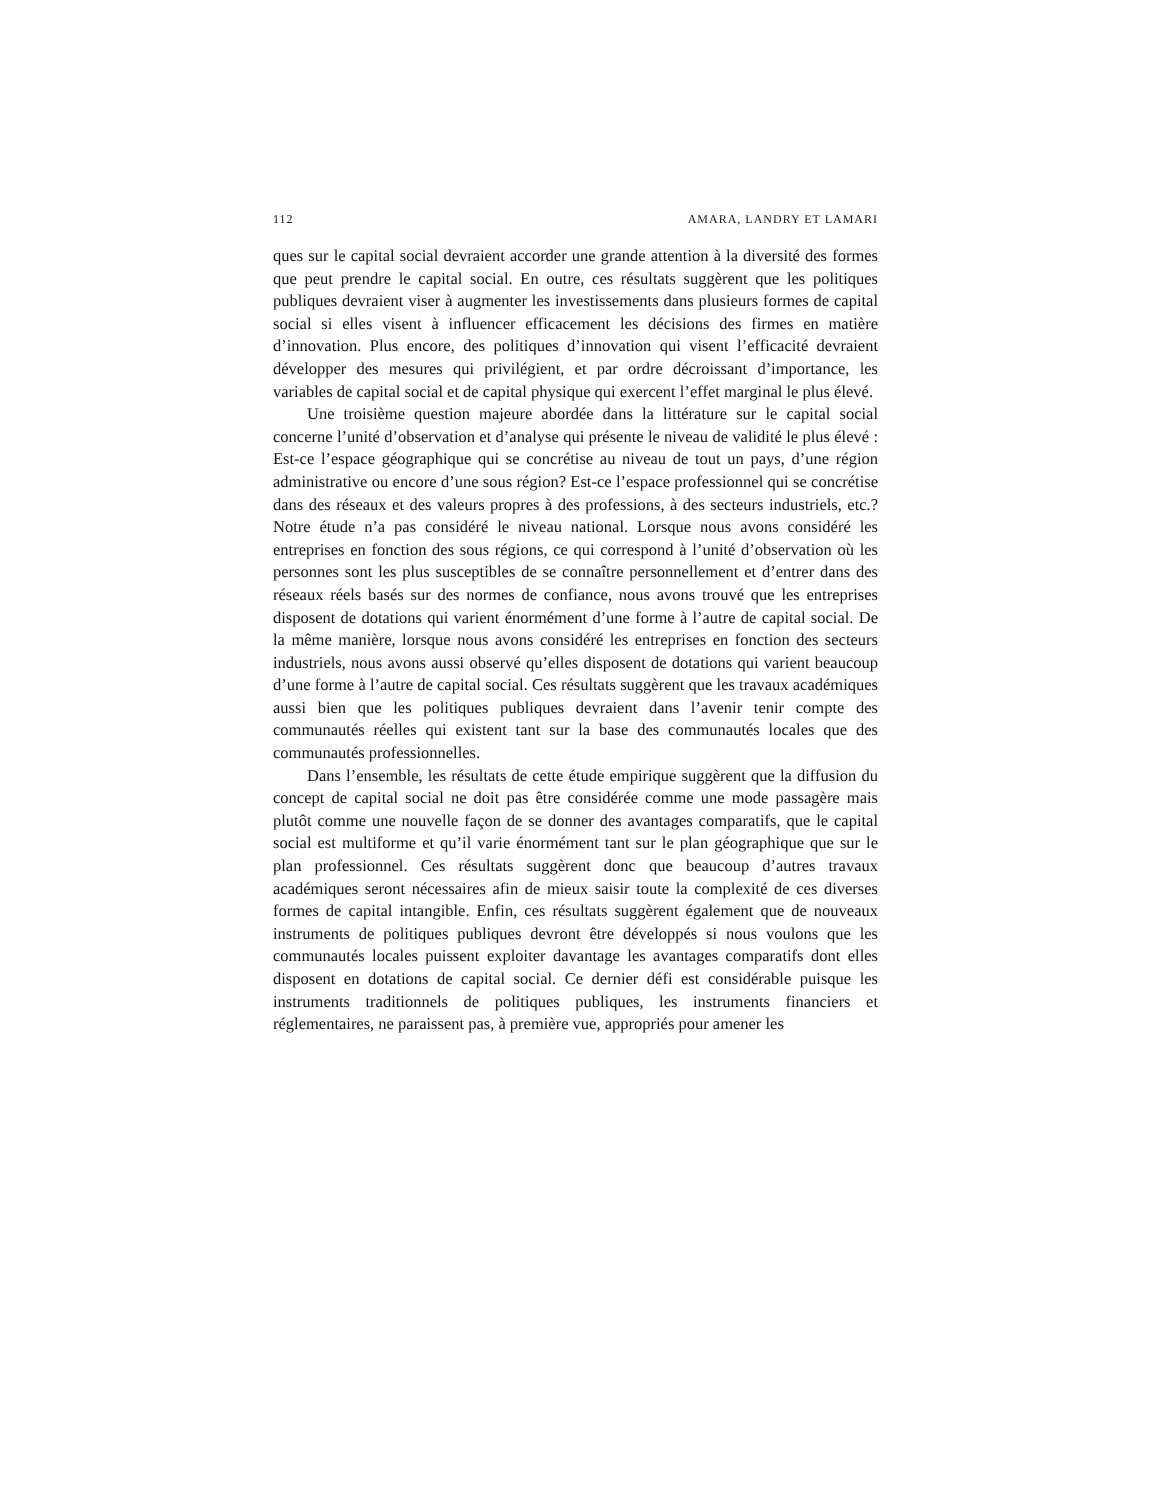112 AMARA, LANDRY ET LAMARI
ques sur le capital social devraient accorder une grande attention à la diversité des formes que peut prendre le capital social. En outre, ces résultats suggèrent que les politiques publiques devraient viser à augmenter les investissements dans plusieurs formes de capital social si elles visent à influencer efficacement les décisions des firmes en matière d’innovation. Plus encore, des politiques d’innovation qui visent l’efficacité devraient développer des mesures qui privilégient, et par ordre décroissant d’importance, les variables de capital social et de capital physique qui exercent l’effet marginal le plus élevé.
Une troisième question majeure abordée dans la littérature sur le capital social concerne l’unité d’observation et d’analyse qui présente le niveau de validité le plus élevé : Est-ce l’espace géographique qui se concrétise au niveau de tout un pays, d’une région administrative ou encore d’une sous région? Est-ce l’espace professionnel qui se concrétise dans des réseaux et des valeurs propres à des professions, à des secteurs industriels, etc.? Notre étude n’a pas considéré le niveau national. Lorsque nous avons considéré les entreprises en fonction des sous régions, ce qui correspond à l’unité d’observation où les personnes sont les plus susceptibles de se connaître personnellement et d’entrer dans des réseaux réels basés sur des normes de confiance, nous avons trouvé que les entreprises disposent de dotations qui varient énormément d’une forme à l’autre de capital social. De la même manière, lorsque nous avons considéré les entreprises en fonction des secteurs industriels, nous avons aussi observé qu’elles disposent de dotations qui varient beaucoup d’une forme à l’autre de capital social. Ces résultats suggèrent que les travaux académiques aussi bien que les politiques publiques devraient dans l’avenir tenir compte des communautés réelles qui existent tant sur la base des communautés locales que des communautés professionnelles.
Dans l’ensemble, les résultats de cette étude empirique suggèrent que la diffusion du concept de capital social ne doit pas être considérée comme une mode passagère mais plutôt comme une nouvelle façon de se donner des avantages comparatifs, que le capital social est multiforme et qu’il varie énormément tant sur le plan géographique que sur le plan professionnel. Ces résultats suggèrent donc que beaucoup d’autres travaux académiques seront nécessaires afin de mieux saisir toute la complexité de ces diverses formes de capital intangible. Enfin, ces résultats suggèrent également que de nouveaux instruments de politiques publiques devront être développés si nous voulons que les communautés locales puissent exploiter davantage les avantages comparatifs dont elles disposent en dotations de capital social. Ce dernier défi est considérable puisque les instruments traditionnels de politiques publiques, les instruments financiers et réglementaires, ne paraissent pas, à première vue, appropriés pour amener les